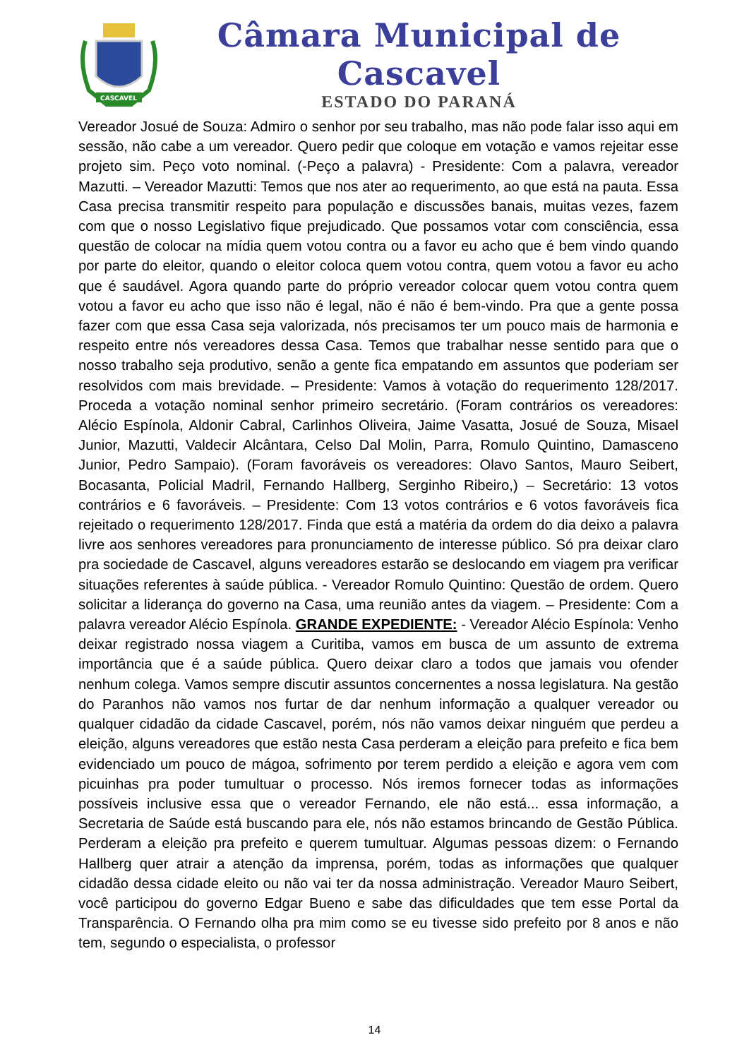CASCAVEL
Câmara Municipal de Cascavel
ESTADO DO PARANÁ
Vereador Josué de Souza: Admiro o senhor por seu trabalho, mas não pode falar isso aqui em sessão, não cabe a um vereador. Quero pedir que coloque em votação e vamos rejeitar esse projeto sim. Peço voto nominal. (-Peço a palavra) - Presidente: Com a palavra, vereador Mazutti. – Vereador Mazutti: Temos que nos ater ao requerimento, ao que está na pauta. Essa Casa precisa transmitir respeito para população e discussões banais, muitas vezes, fazem com que o nosso Legislativo fique prejudicado. Que possamos votar com consciência, essa questão de colocar na mídia quem votou contra ou a favor eu acho que é bem vindo quando por parte do eleitor, quando o eleitor coloca quem votou contra, quem votou a favor eu acho que é saudável. Agora quando parte do próprio vereador colocar quem votou contra quem votou a favor eu acho que isso não é legal, não é não é bem-vindo. Pra que a gente possa fazer com que essa Casa seja valorizada, nós precisamos ter um pouco mais de harmonia e respeito entre nós vereadores dessa Casa. Temos que trabalhar nesse sentido para que o nosso trabalho seja produtivo, senão a gente fica empatando em assuntos que poderiam ser resolvidos com mais brevidade. – Presidente: Vamos à votação do requerimento 128/2017. Proceda a votação nominal senhor primeiro secretário. (Foram contrários os vereadores: Alécio Espínola, Aldonir Cabral, Carlinhos Oliveira, Jaime Vasatta, Josué de Souza, Misael Junior, Mazutti, Valdecir Alcântara, Celso Dal Molin, Parra, Romulo Quintino, Damasceno Junior, Pedro Sampaio). (Foram favoráveis os vereadores: Olavo Santos, Mauro Seibert, Bocasanta, Policial Madril, Fernando Hallberg, Serginho Ribeiro,) – Secretário: 13 votos contrários e 6 favoráveis. – Presidente: Com 13 votos contrários e 6 votos favoráveis fica rejeitado o requerimento 128/2017. Finda que está a matéria da ordem do dia deixo a palavra livre aos senhores vereadores para pronunciamento de interesse público. Só pra deixar claro pra sociedade de Cascavel, alguns vereadores estarão se deslocando em viagem pra verificar situações referentes à saúde pública. - Vereador Romulo Quintino: Questão de ordem. Quero solicitar a liderança do governo na Casa, uma reunião antes da viagem. – Presidente: Com a palavra vereador Alécio Espínola. GRANDE EXPEDIENTE: - Vereador Alécio Espínola: Venho deixar registrado nossa viagem a Curitiba, vamos em busca de um assunto de extrema importância que é a saúde pública. Quero deixar claro a todos que jamais vou ofender nenhum colega. Vamos sempre discutir assuntos concernentes a nossa legislatura. Na gestão do Paranhos não vamos nos furtar de dar nenhum informação a qualquer vereador ou qualquer cidadão da cidade Cascavel, porém, nós não vamos deixar ninguém que perdeu a eleição, alguns vereadores que estão nesta Casa perderam a eleição para prefeito e fica bem evidenciado um pouco de mágoa, sofrimento por terem perdido a eleição e agora vem com picuinhas pra poder tumultuar o processo. Nós iremos fornecer todas as informações possíveis inclusive essa que o vereador Fernando, ele não está... essa informação, a Secretaria de Saúde está buscando para ele, nós não estamos brincando de Gestão Pública. Perderam a eleição pra prefeito e querem tumultuar. Algumas pessoas dizem: o Fernando Hallberg quer atrair a atenção da imprensa, porém, todas as informações que qualquer cidadão dessa cidade eleito ou não vai ter da nossa administração. Vereador Mauro Seibert, você participou do governo Edgar Bueno e sabe das dificuldades que tem esse Portal da Transparência. O Fernando olha pra mim como se eu tivesse sido prefeito por 8 anos e não tem, segundo o especialista, o professor
14